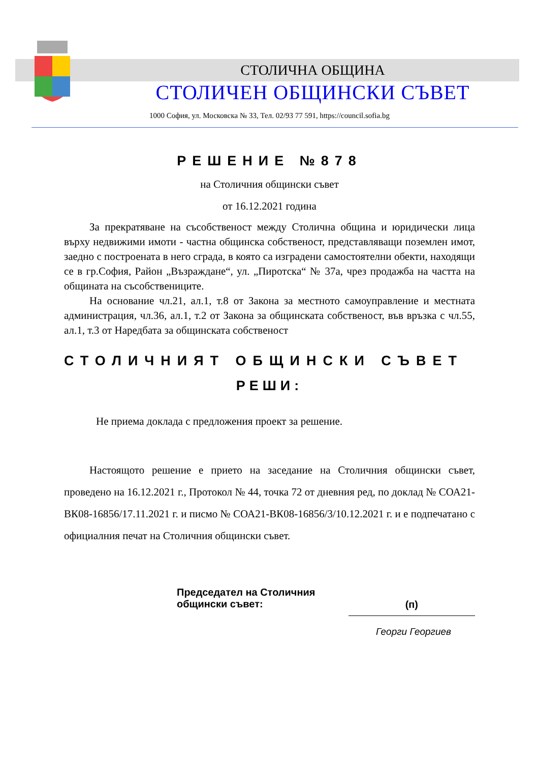СТОЛИЧНА ОБЩИНА
СТОЛИЧЕН ОБЩИНСКИ СЪВЕТ
1000 София, ул. Московска № 33, Тел. 02/93 77 591, https://council.sofia.bg
РЕШЕНИЕ №878
на Столичния общински съвет
от 16.12.2021 година
За прекратяване на съсобственост между Столична община и юридически лица върху недвижими имоти - частна общинска собственост, представляващи поземлен имот, заедно с построената в него сграда, в която са изградени самостоятелни обекти, находящи се в гр.София, Район „Възраждане“, ул. „Пиротска“ № 37а, чрез продажба на частта на общината на съсобствениците.
На основание чл.21, ал.1, т.8 от Закона за местното самоуправление и местната администрация, чл.36, ал.1, т.2 от Закона за общинската собственост, във връзка с чл.55, ал.1, т.3 от Наредбата за общинската собственост
СТОЛИЧНИЯТ ОБЩИНСКИ СЪВЕТ
РЕШИ:
Не приема доклада с предложения проект за решение.
Настоящото решение е прието на заседание на Столичния общински съвет, проведено на 16.12.2021 г., Протокол № 44, точка 72 от дневния ред, по доклад № СОА21-ВК08-16856/17.11.2021 г. и писмо № СОА21-ВК08-16856/3/10.12.2021 г. и е подпечатано с официалния печат на Столичния общински съвет.
Председател на Столичния
общински съвет:
(п)
Георги Георгиев